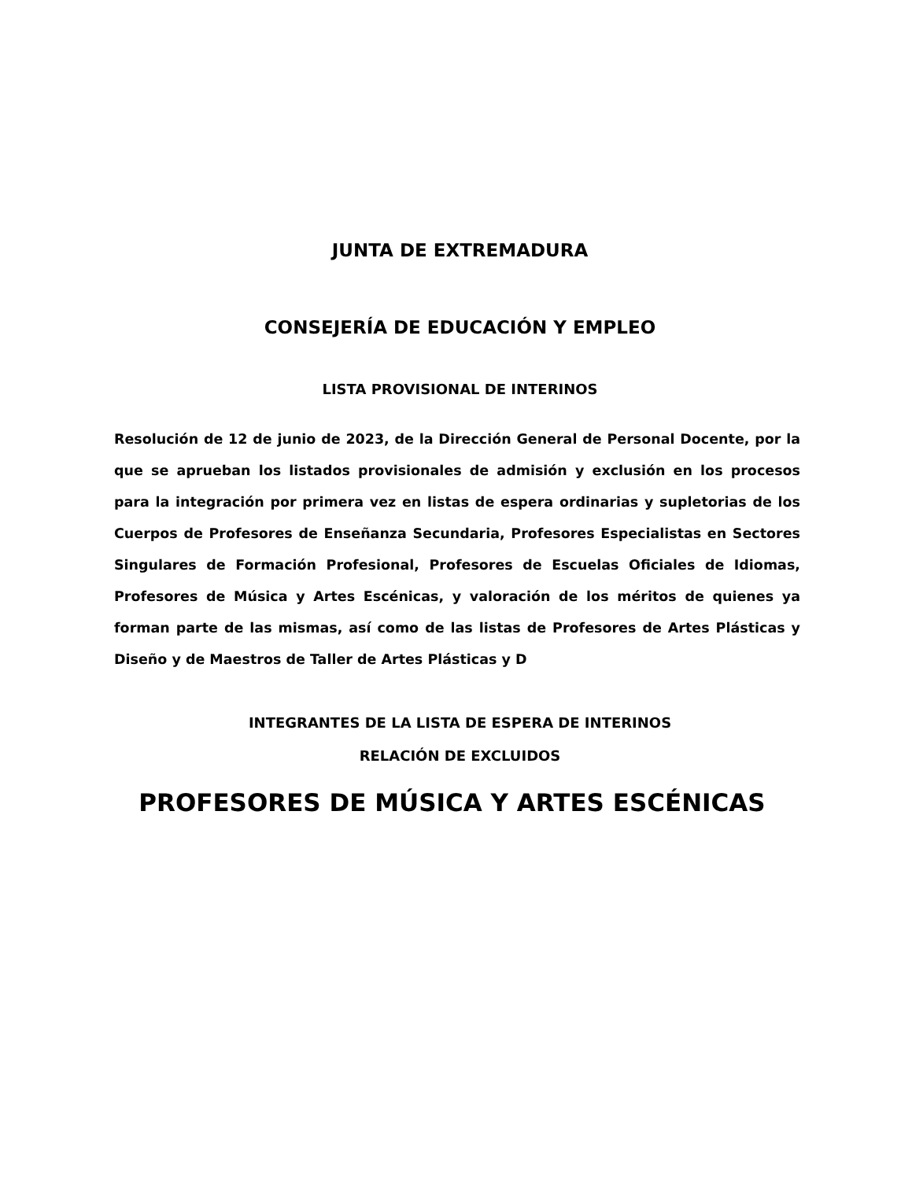JUNTA DE EXTREMADURA
CONSEJERÍA DE EDUCACIÓN Y EMPLEO
LISTA PROVISIONAL DE INTERINOS
Resolución de 12 de junio de 2023, de la Dirección General de Personal Docente, por la que se aprueban los listados provisionales de admisión y exclusión en los procesos para la integración por primera vez en listas de espera ordinarias y supletorias de los Cuerpos de Profesores de Enseñanza Secundaria, Profesores Especialistas en Sectores Singulares de Formación Profesional, Profesores de Escuelas Oficiales de Idiomas, Profesores de Música y Artes Escénicas, y valoración de los méritos de quienes ya forman parte de las mismas, así como de las listas de Profesores de Artes Plásticas y Diseño y de Maestros de Taller de Artes Plásticas y D
INTEGRANTES DE LA LISTA DE ESPERA DE INTERINOS
RELACIÓN DE EXCLUIDOS
PROFESORES DE MÚSICA Y ARTES ESCÉNICAS